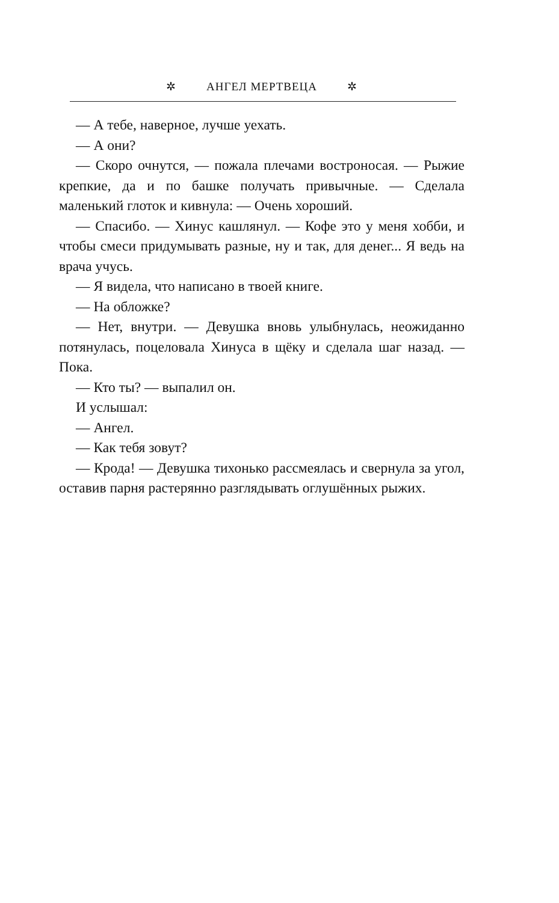✲ АНГЕЛ МЕРТВЕЦА ✲
— А тебе, наверное, лучше уехать.
— А они?
— Скоро очнутся, — пожала плечами востроносая. — Рыжие крепкие, да и по башке получать привычные. — Сделала маленький глоток и кивнула: — Очень хороший.
— Спасибо. — Хинус кашлянул. — Кофе это у меня хобби, и чтобы смеси придумывать разные, ну и так, для денег... Я ведь на врача учусь.
— Я видела, что написано в твоей книге.
— На обложке?
— Нет, внутри. — Девушка вновь улыбнулась, неожиданно потянулась, поцеловала Хинуса в щёку и сделала шаг назад. — Пока.
— Кто ты? — выпалил он.
И услышал:
— Ангел.
— Как тебя зовут?
— Крода! — Девушка тихонько рассмеялась и свернула за угол, оставив парня растерянно разглядывать оглушённых рыжих.